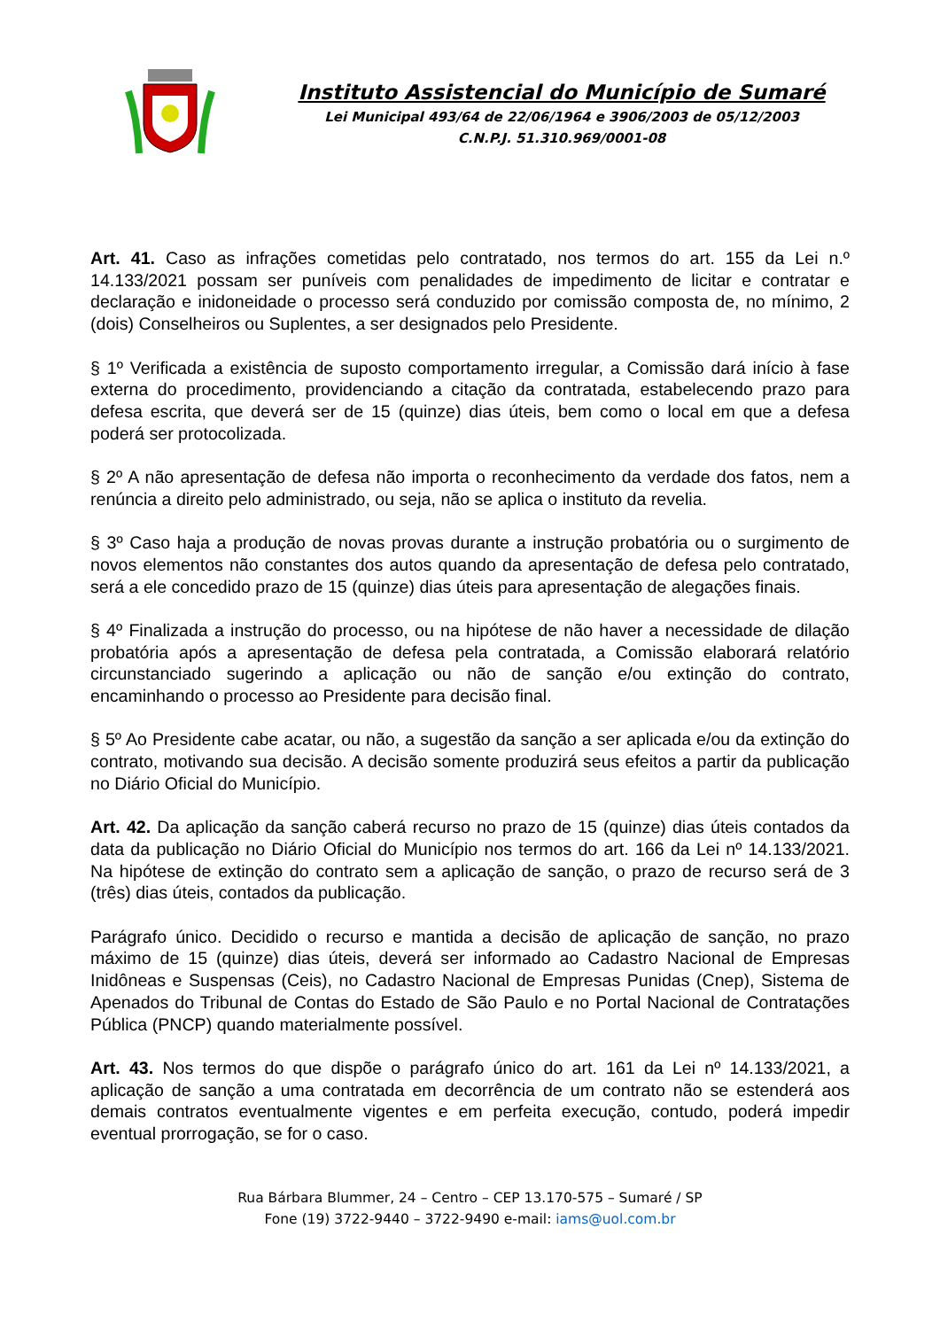Instituto Assistencial do Município de Sumaré
Lei Municipal 493/64 de 22/06/1964 e 3906/2003 de 05/12/2003
C.N.P.J. 51.310.969/0001-08
Art. 41. Caso as infrações cometidas pelo contratado, nos termos do art. 155 da Lei n.º 14.133/2021 possam ser puníveis com penalidades de impedimento de licitar e contratar e declaração e inidoneidade o processo será conduzido por comissão composta de, no mínimo, 2 (dois) Conselheiros ou Suplentes, a ser designados pelo Presidente.
§ 1º Verificada a existência de suposto comportamento irregular, a Comissão dará início à fase externa do procedimento, providenciando a citação da contratada, estabelecendo prazo para defesa escrita, que deverá ser de 15 (quinze) dias úteis, bem como o local em que a defesa poderá ser protocolizada.
§ 2º A não apresentação de defesa não importa o reconhecimento da verdade dos fatos, nem a renúncia a direito pelo administrado, ou seja, não se aplica o instituto da revelia.
§ 3º Caso haja a produção de novas provas durante a instrução probatória ou o surgimento de novos elementos não constantes dos autos quando da apresentação de defesa pelo contratado, será a ele concedido prazo de 15 (quinze) dias úteis para apresentação de alegações finais.
§ 4º Finalizada a instrução do processo, ou na hipótese de não haver a necessidade de dilação probatória após a apresentação de defesa pela contratada, a Comissão elaborará relatório circunstanciado sugerindo a aplicação ou não de sanção e/ou extinção do contrato, encaminhando o processo ao Presidente para decisão final.
§ 5º Ao Presidente cabe acatar, ou não, a sugestão da sanção a ser aplicada e/ou da extinção do contrato, motivando sua decisão. A decisão somente produzirá seus efeitos a partir da publicação no Diário Oficial do Município.
Art. 42. Da aplicação da sanção caberá recurso no prazo de 15 (quinze) dias úteis contados da data da publicação no Diário Oficial do Município nos termos do art. 166 da Lei nº 14.133/2021. Na hipótese de extinção do contrato sem a aplicação de sanção, o prazo de recurso será de 3 (três) dias úteis, contados da publicação.
Parágrafo único. Decidido o recurso e mantida a decisão de aplicação de sanção, no prazo máximo de 15 (quinze) dias úteis, deverá ser informado ao Cadastro Nacional de Empresas Inidôneas e Suspensas (Ceis), no Cadastro Nacional de Empresas Punidas (Cnep), Sistema de Apenados do Tribunal de Contas do Estado de São Paulo e no Portal Nacional de Contratações Pública (PNCP) quando materialmente possível.
Art. 43. Nos termos do que dispõe o parágrafo único do art. 161 da Lei nº 14.133/2021, a aplicação de sanção a uma contratada em decorrência de um contrato não se estenderá aos demais contratos eventualmente vigentes e em perfeita execução, contudo, poderá impedir eventual prorrogação, se for o caso.
Rua Bárbara Blummer, 24 – Centro – CEP 13.170-575 – Sumaré / SP
Fone (19) 3722-9440 – 3722-9490 e-mail: iams@uol.com.br